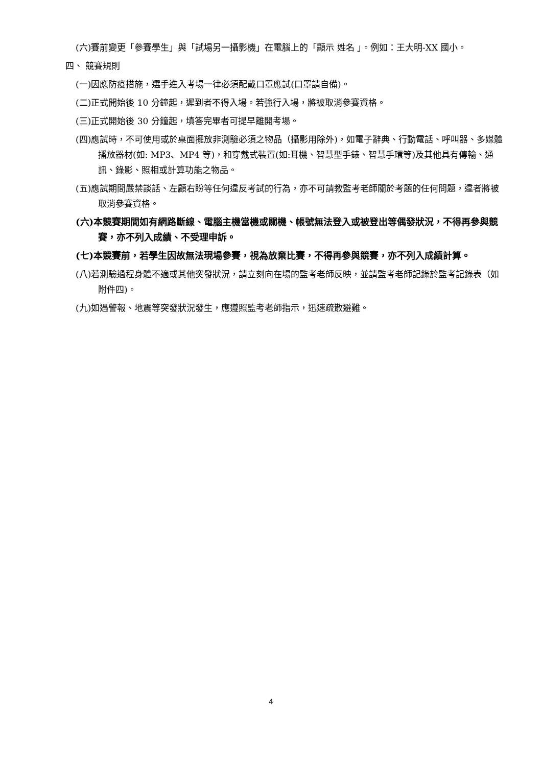(六)賽前變更「參賽學生」與「試場另一攝影機」在電腦上的「顯示 姓名 」。例如：王大明-XX 國小。
四、 競賽規則
(一)因應防疫措施，選手進入考場一律必須配戴口罩應試(口罩請自備)。
(二)正式開始後 10 分鐘起，遲到者不得入場。若強行入場，將被取消參賽資格。
(三)正式開始後 30 分鐘起，填答完畢者可提早離開考場。
(四)應試時，不可使用或於桌面擺放非測驗必須之物品（攝影用除外)，如電子辭典、行動電話、呼叫器、多媒體播放器材(如: MP3、MP4 等)，和穿戴式裝置(如:耳機、智慧型手錶、智慧手環等)及其他具有傳輸、通訊、錄影、照相或計算功能之物品。
(五)應試期間嚴禁談話、左顧右盼等任何違反考試的行為，亦不可請教監考老師關於考題的任何問題，違者將被取消參賽資格。
(六)本競賽期間如有網路斷線、電腦主機當機或關機、帳號無法登入或被登出等偶發狀況，不得再參與競賽，亦不列入成績、不受理申訴。
(七)本競賽前，若學生因故無法現場參賽，視為放棄比賽，不得再參與競賽，亦不列入成績計算。
(八)若測驗過程身體不適或其他突發狀況，請立刻向在場的監考老師反映，並請監考老師記錄於監考記錄表（如附件四)。
(九)如遇警報、地震等突發狀況發生，應遵照監考老師指示，迅速疏散避難。
4